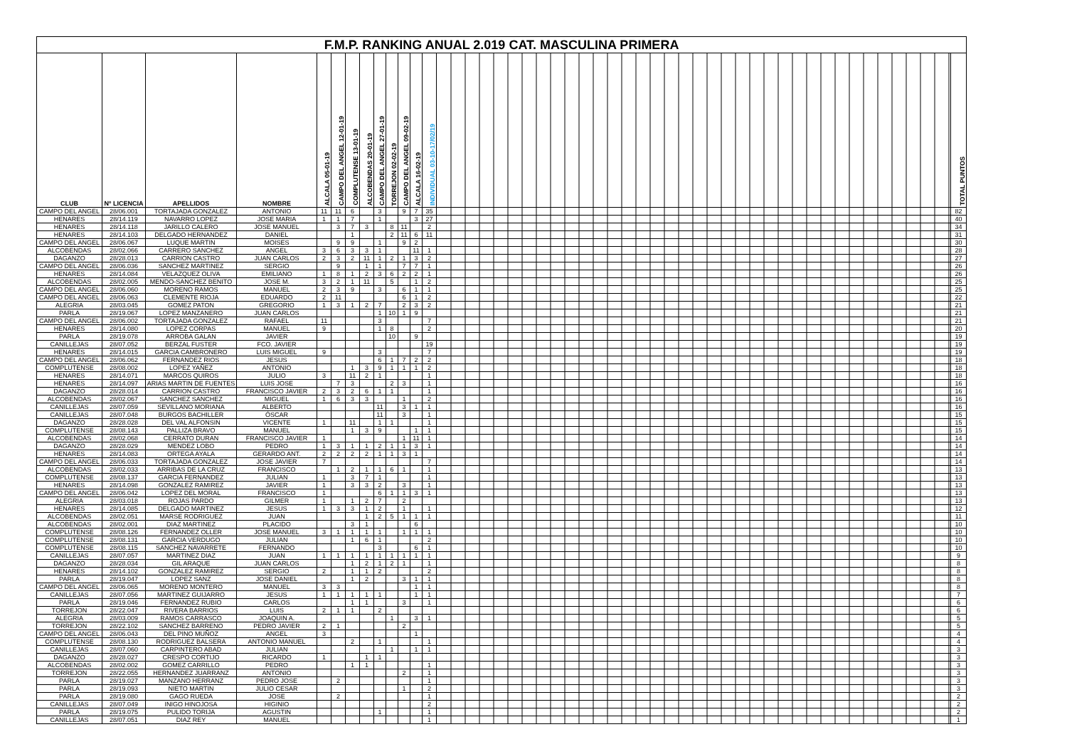| F.M.P. RANKING ANUAL 2.019 CAT. MASCULINA PRIMERA | | | | | | | | | | | | | | |
| --- | --- | --- | --- | --- | --- | --- | --- | --- | --- | --- | --- | --- | --- | --- |
| CLUB | Nº LICENCIA | APELLIDOS | NOMBRE | ALCALA 05-01-19 | CAMPO DEL ANGEL 12-01-19 | COMPLUTENSE 13-01-19 | ALCOBENDAS 20-01-19 | CAMPO DEL ANGEL 27-01-19 | TORREJON 02-02-19 | CAMPO DEL ANGEL 09-02-19 | ALCALA 16-02-19 | INDIVIDUAL 03-10-17/02/19 | | TOTAL PUNTOS |
| CAMPO DEL ANGEL | 28/06.001 | TORTAJADA GONZALEZ | ANTONIO | 11 | 11 | 6 | | 3 | | 9 | 7 | 35 | | 82 |
| HENARES | 28/14.119 | NAVARRO LOPEZ | JOSE MARIA | 1 | 1 | 7 | | 1 | | | 3 | 27 | | 40 |
| HENARES | 28/14.118 | JARILLO CALERO | JOSE MANUEL | | 3 | 7 | 3 | | 8 | 11 | | 2 | | 34 |
| HENARES | 28/14.103 | DELGADO HERNANDEZ | DANIEL | | | 1 | | | 2 | 11 | 6 | 11 | | 31 |
| CAMPO DEL ANGEL | 28/06.067 | LUQUE MARTIN | MOISES | | 9 | 9 | | 1 | | 9 | 2 | | | 30 |
| ALCOBENDAS | 28/02.066 | CARRERO SANCHEZ | ANGEL | 3 | 6 | 3 | 3 | 1 | | | 11 | 1 | | 28 |
| DAGANZO | 28/28.013 | CARRION CASTRO | JUAN CARLOS | 2 | 3 | 2 | 11 | 1 | 2 | 1 | 3 | 2 | | 27 |
| CAMPO DEL ANGEL | 28/06.036 | SANCHEZ MARTINEZ | SERGIO | | 9 | | 1 | 1 | | 7 | 7 | 1 | | 26 |
| HENARES | 28/14.084 | VELAZQUEZ OLIVA | EMILIANO | 1 | 8 | 1 | 2 | 3 | 6 | 2 | 2 | 1 | | 26 |
| ALCOBENDAS | 28/02.005 | MENDO-SANCHEZ BENITO | JOSE M. | 3 | 2 | 1 | 11 | | 5 | | 1 | 2 | | 25 |
| CAMPO DEL ANGEL | 28/06.060 | MORENO RAMOS | MANUEL | 2 | 3 | 9 | | 3 | | 6 | 1 | 1 | | 25 |
| CAMPO DEL ANGEL | 28/06.063 | CLEMENTE RIOJA | EDUARDO | 2 | 11 | | | | | 6 | 1 | 2 | | 22 |
| ALEGRIA | 28/03.045 | GOMEZ PATON | GREGORIO | 1 | 3 | 1 | 2 | 7 | | 2 | 3 | 2 | | 21 |
| PARLA | 28/19.067 | LOPEZ MANZANERO | JUAN CARLOS | | | | | 1 | 10 | 1 | 9 | | | 21 |
| CAMPO DEL ANGEL | 28/06.002 | TORTAJADA GONZALEZ | RAFAEL | 11 | | | | 3 | | | | 7 | | 21 |
| HENARES | 28/14.080 | LOPEZ CORPAS | MANUEL | 9 | | | | 1 | 8 | | | 2 | | 20 |
| PARLA | 28/19.078 | ARROBA GALAN | JAVIER | | | | | | 10 | | 9 | | | 19 |
| CANILLEJAS | 28/07.052 | BERZAL FUSTER | FCO. JAVIER | | | | | | | | | 19 | | 19 |
| HENARES | 28/14.015 | GARCIA CAMBRONERO | LUIS MIGUEL | 9 | | | | 3 | | | | 7 | | 19 |
| CAMPO DEL ANGEL | 28/06.062 | FERNANDEZ RIOS | JESUS | | | | | 6 | 1 | 7 | 2 | 2 | | 18 |
| COMPLUTENSE | 28/08.002 | LOPEZ YAÑEZ | ANTONIO | | | 1 | 3 | 9 | 1 | 1 | 1 | 2 | | 18 |
| HENARES | 28/14.071 | MARCOS QUIROS | JULIO | 3 | | 11 | 2 | 1 | | | | 1 | | 18 |
| HENARES | 28/14.097 | ARIAS MARTIN DE FUENTES | LUIS JOSE | | 7 | 3 | | | 2 | 3 | | 1 | | 16 |
| DAGANZO | 28/28.014 | CARRION CASTRO | FRANCISCO JAVIER | 2 | 3 | 2 | 6 | 1 | 1 | | | 1 | | 16 |
| ALCOBENDAS | 28/02.067 | SANCHEZ SANCHEZ | MIGUEL | 1 | 6 | 3 | 3 | | | 1 | | 2 | | 16 |
| CANILLEJAS | 28/07.059 | SEVILLANO MORIANA | ALBERTO | | | | | 11 | | 3 | 1 | 1 | | 16 |
| CANILLEJAS | 28/07.048 | BURGOS BACHILLER | ÓSCAR | | | | | 11 | | 3 | | 1 | | 15 |
| DAGANZO | 28/28.028 | DEL VAL ALFONSIN | VICENTE | 1 | | 11 | | 1 | 1 | | | 1 | | 15 |
| COMPLUTENSE | 28/08.143 | PALLIZA BRAVO | MANUEL | | | 1 | 3 | 9 | | | 1 | 1 | | 15 |
| ALCOBENDAS | 28/02.068 | CERRATO DURAN | FRANCISCO JAVIER | 1 | | | | | | 1 | 11 | 1 | | 14 |
| DAGANZO | 28/28.029 | MENDEZ LOBO | PEDRO | 1 | 3 | 1 | 1 | 2 | 1 | 1 | 3 | 1 | | 14 |
| HENARES | 28/14.083 | ORTEGA AYALA | GERARDO ANT. | 2 | 2 | 2 | 2 | 1 | 1 | 3 | 1 | | | 14 |
| CAMPO DEL ANGEL | 28/06.033 | TORTAJADA GONZALEZ | JOSE JAVIER | 7 | | | | | | | | 7 | | 14 |
| ALCOBENDAS | 28/02.033 | ARRIBAS DE LA CRUZ | FRANCISCO | | 1 | 2 | 1 | 1 | 6 | 1 | | 1 | | 13 |
| COMPLUTENSE | 28/08.137 | GARCIA FERNANDEZ | JULIAN | 1 | | 3 | 7 | 1 | | | | 1 | | 13 |
| HENARES | 28/14.098 | GONZALEZ RAMIREZ | JAVIER | 1 | | 3 | 3 | 2 | | 3 | | 1 | | 13 |
| CAMPO DEL ANGEL | 28/06.042 | LOPEZ DEL MORAL | FRANCISCO | 1 | | | | 6 | 1 | 1 | 3 | 1 | | 13 |
| ALEGRIA | 28/03.018 | ROJAS PARDO | GILMER | 1 | | 1 | 2 | 7 | | 2 | | | | 13 |
| HENARES | 28/14.085 | DELGADO MARTINEZ | JESUS | 1 | 3 | 3 | 1 | 2 | | 1 | | 1 | | 12 |
| ALCOBENDAS | 28/02.051 | MARSE RODRIGUEZ | JUAN | | | | 1 | 2 | 5 | 1 | 1 | 1 | | 11 |
| ALCOBENDAS | 28/02.001 | DIAZ MARTINEZ | PLACIDO | | | 3 | 1 | | | | 6 | | | 10 |
| COMPLUTENSE | 28/08.126 | FERNANDEZ OLLER | JOSE MANUEL | 3 | 1 | 1 | 1 | 1 | | 1 | 1 | 1 | | 10 |
| COMPLUTENSE | 28/08.131 | GARCIA VERDUGO | JULIAN | | | 1 | 6 | 1 | | | | 2 | | 10 |
| COMPLUTENSE | 28/08.115 | SANCHEZ NAVARRETE | FERNANDO | | | | | 3 | | | 6 | 1 | | 10 |
| CANILLEJAS | 28/07.057 | MARTINEZ DIAZ | JUAN | 1 | 1 | 1 | 1 | 1 | 1 | 1 | 1 | 1 | | 9 |
| DAGANZO | 28/28.034 | GIL ARAQUE | JUAN CARLOS | | | 1 | 2 | 1 | 2 | 1 | | 1 | | 8 |
| HENARES | 28/14.102 | GONZALEZ RAMIREZ | SERGIO | 2 | | 1 | 1 | 2 | | | | 2 | | 8 |
| PARLA | 28/19.047 | LOPEZ SANZ | JOSE DANIEL | | | 1 | 2 | | | 3 | 1 | 1 | | 8 |
| CAMPO DEL ANGEL | 28/06.065 | MORENO MONTERO | MANUEL | 3 | 3 | | | | | | 1 | 1 | | 8 |
| CANILLEJAS | 28/07.056 | MARTINEZ GUIJARRO | JESUS | 1 | 1 | 1 | 1 | 1 | | | 1 | 1 | | 7 |
| PARLA | 28/19.046 | FERNANDEZ RUBIO | CARLOS | | | 1 | 1 | | | 3 | | 1 | | 6 |
| TORREJON | 28/22.047 | RIVERA BARRIOS | LUIS | 2 | 1 | 1 | | 2 | | | | | | 6 |
| ALEGRIA | 28/03.009 | RAMOS CARRASCO | JOAQUIN A. | | | | | | 1 | | 3 | 1 | | 5 |
| TORREJON | 28/22.102 | SANCHEZ BARRENO | PEDRO JAVIER | 2 | 1 | | | | | 2 | | | | 5 |
| CAMPO DEL ANGEL | 28/06.043 | DEL PINO MUÑOZ | ANGEL | 3 | | | | | | | 1 | | | 4 |
| COMPLUTENSE | 28/08.130 | RODRIGUEZ BALSERA | ANTONIO MANUEL | | | 2 | | 1 | | | | 1 | | 4 |
| CANILLEJAS | 28/07.060 | CARPINTERO ABAD | JULIAN | | | | | | 1 | | 1 | 1 | | 3 |
| DAGANZO | 28/28.027 | CRESPO CORTIJO | RICARDO | 1 | | | 1 | 1 | | | | | | 3 |
| ALCOBENDAS | 28/02.002 | GOMEZ CARRILLO | PEDRO | | | 1 | 1 | | | | | 1 | | 3 |
| TORREJON | 28/22.055 | HERNANDEZ JUARRANZ | ANTONIO | | | | | | | 2 | | 1 | | 3 |
| PARLA | 28/19.027 | MANZANO HERRANZ | PEDRO JOSE | | 2 | | | | | | | 1 | | 3 |
| PARLA | 28/19.093 | NIETO MARTIN | JULIO CESAR | | | | | | | 1 | | 2 | | 3 |
| PARLA | 28/19.080 | GAGO RUEDA | JOSE | | 2 | | | | | | | 1 | | 2 |
| CANILLEJAS | 28/07.049 | INIGO HINOJOSA | HIGINIO | | | | | | | | | 2 | | 2 |
| PARLA | 28/19.075 | PULIDO TORIJA | AGUSTIN | | | | | 1 | | | | 1 | | 2 |
| CANILLEJAS | 28/07.051 | DIAZ REY | MANUEL | | | | | | | | | 1 | | 1 |